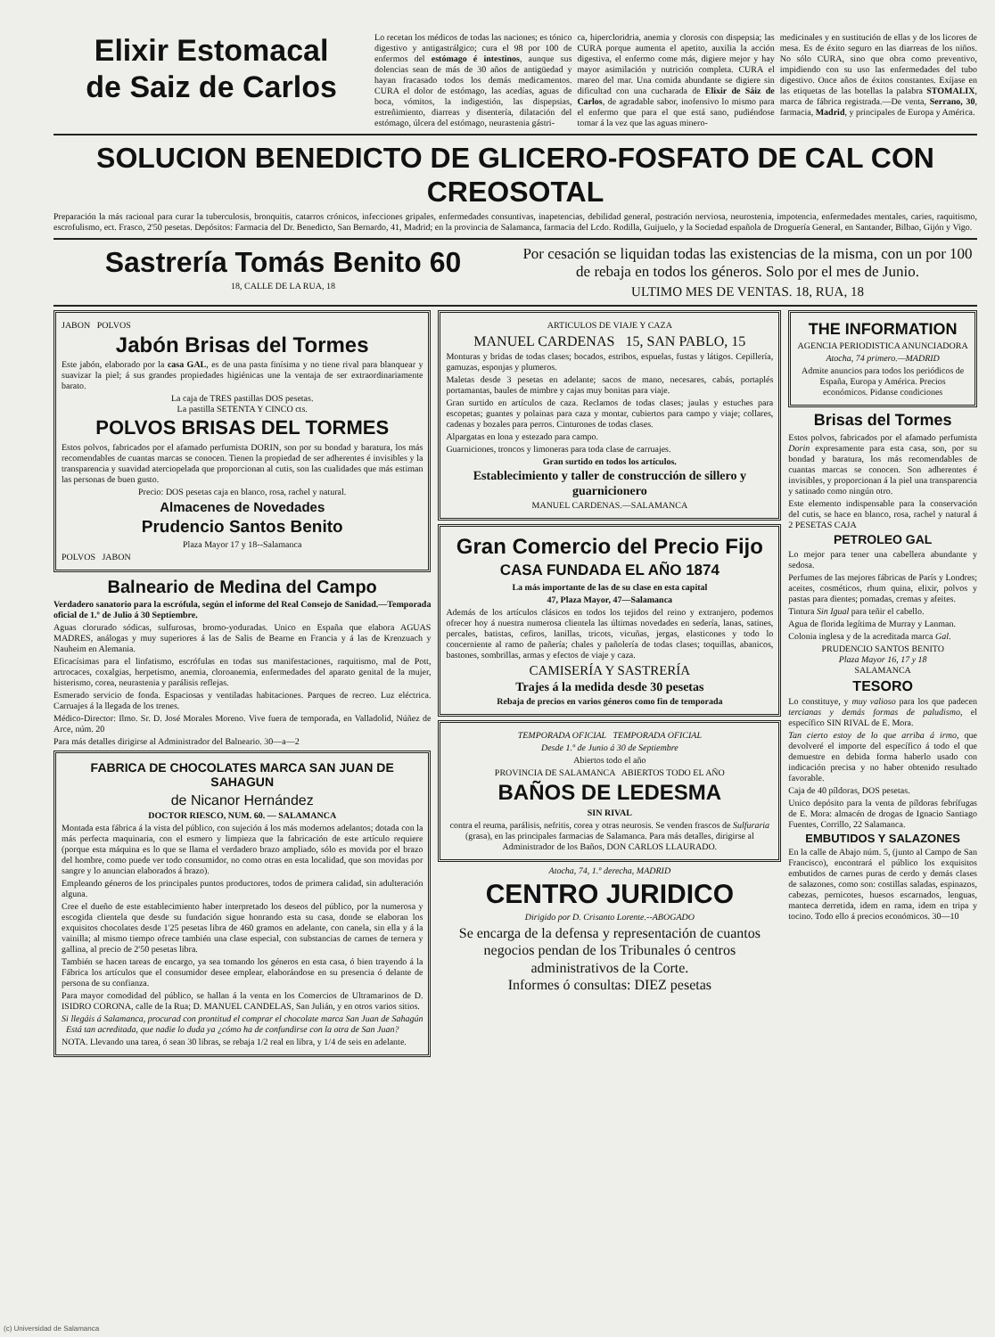Elixir Estomacal
de Saiz de Carlos
Lo recetan los médicos de todas las naciones; es tónico digestivo y antigastrálgico; cura el 98 por 100 de enfermos del estómago é intestinos, aunque sus dolencias sean de más de 30 años de antigüedad y hayan fracasado todos los demás medicamentos. CURA el dolor de estómago, las acedías, aguas de boca, vómitos, la indigestión, las dispepsias, estreñimiento, diarreas y disentería, dilatación del estómago, úlcera del estómago, neurastenia gástri-
ca, hipercloridria, anemia y clorosis con dispepsia; las CURA porque aumenta el apetito, auxilia la acción digestiva, el enfermo come más, digiere mejor y hay mayor asimilación y nutrición completa. CURA el mareo del mar. Una comida abundante se digiere sin dificultad con una cucharada de Elixir de Sáiz de Carlos, de agradable sabor, inofensivo lo mismo para el enfermo que para el que está sano, pudiéndose tomar á la vez que las aguas minero-
medicinales y en sustitución de ellas y de los licores de mesa. Es de éxito seguro en las diarreas de los niños. No sólo CURA, sino que obra como preventivo, impidiendo con su uso las enfermedades del tubo digestivo. Once años de éxitos constantes. Exíjase en las etiquetas de las botellas la palabra STOMALIX, marca de fábrica registrada.—De venta, Serrano, 30, farmacia, Madrid, y principales de Europa y América.
SOLUCION BENEDICTO DE GLICERO-FOSFATO DE CAL CON CREOSOTAL
Preparación la más racional para curar la tuberculosis, bronquitis, catarros crónicos, infecciones gripales, enfermedades consuntivas, inapetencias, debilidad general, postración nerviosa, neurostenia, impotencia, enfermedades mentales, caries, raquitismo, escrofulismo, ect. Frasco, 2'50 pesetas. Depósitos: Farmacia del Dr. Benedicto, San Bernardo, 41, Madrid; en la provincia de Salamanca, farmacia del Lcdo. Rodilla, Guijuelo, y la Sociedad española de Droguería General, en Santander, Bilbao, Gijón y Vigo.
Sastrería Tomás Benito 60
18, CALLE DE LA RUA, 18
Por cesación se liquidan todas las existencias de la misma, con un por 100 de rebaja en todos los géneros. Solo por el mes de Junio.
ULTIMO MES DE VENTAS. 18, RUA, 18
JABON POLVOS
Jabón Brisas del Tormes
Este jabón, elaborado por la casa GAL, es de una pasta finísima y no tiene rival para blanquear y suavizar la piel; á sus grandes propiedades higiénicas une la ventaja de ser extraordinariamente barato.
La caja de TRES pastillas DOS pesetas.
La pastilla SETENTA Y CINCO cts.
POLVOS BRISAS DEL TORMES
Estos polvos, fabricados por el afamado perfumista DORIN, son por su bondad y baratura, los más recomendables de cuantas marcas se conocen. Tienen la propiedad de ser adherentes é invisibles y la transparencia y suavidad aterciopelada que proporcionan al cutis, son las cualidades que más estiman las personas de buen gusto.
Precio: DOS pesetas caja en blanco, rosa, rachel y natural.
Almacenes de Novedades
Prudencio Santos Benito
Plaza Mayor 17 y 18--Salamanca
POLVOS JABON
Balneario de Medina del Campo
Verdadero sanatorio para la escrófula, según el informe del Real Consejo de Sanidad.—Temporada oficial de 1.º de Julio á 30 Septiembre.
Aguas clorurado sódicas, sulfurosas, bromo-yoduradas. Unico en España que elabora AGUAS MADRES, análogas y muy superiores á las de Salis de Bearne en Francia y á las de Krenzuach y Nauheim en Alemania.
Eficacísimas para el linfatismo, escrófulas en todas sus manifestaciones, raquitismo, mal de Pott, artrocaces, coxalgias, herpetismo, anemia, cloroanemia, enfermedades del aparato genital de la mujer, histerismo, corea, neurastenia y parálisis reflejas.
Esmerado servicio de fonda. Espaciosas y ventiladas habitaciones. Parques de recreo. Luz eléctrica. Carruajes á la llegada de los trenes.
Médico-Director: Ilmo. Sr. D. José Morales Moreno. Vive fuera de temporada, en Valladolid, Núñez de Arce, núm. 20
Para más detalles dirigirse al Administrador del Balneario. 30—a—2
FABRICA DE CHOCOLATES MARCA SAN JUAN DE SAHAGUN
de Nicanor Hernández
DOCTOR RIESCO, NUM. 60. — SALAMANCA
Montada esta fábrica á la vista del público, con sujeción á los más modernos adelantos; dotada con la más perfecta maquinaria, con el esmero y limpieza que la fabricación de este artículo requiere (porque esta máquina es lo que se llama el verdadero brazo ampliado, sólo es movida por el brazo del hombre, como puede ver todo consumidor, no como otras en esta localidad, que son movidas por sangre y lo anuncian elaborados á brazo).
Empleando géneros de los principales puntos productores, todos de primera calidad, sin adulteración alguna.
Cree el dueño de este establecimiento haber interpretado los deseos del público, por la numerosa y escogida clientela que desde su fundación sigue honrando esta su casa, donde se elaboran los exquisitos chocolates desde 1'25 pesetas libra de 460 gramos en adelante, con canela, sin ella y á la vainilla; al mismo tiempo ofrece también una clase especial, con substancias de carnes de ternera y gallina, al precio de 2'50 pesetas libra.
También se hacen tareas de encargo, ya sea tomando los géneros en esta casa, ó bien trayendo á la Fábrica los artículos que el consumidor desee emplear, elaborándose en su presencia ó delante de persona de su confianza.
Para mayor comodidad del público, se hallan á la venta en los Comercios de Ultramarinos de D. ISIDRO CORONA, calle de la Rua; D. MANUEL CANDELAS, San Julián, y en otros varios sitios.
Si llegáis á Salamanca, procurad con prontitud el comprar el chocolate marca San Juan de Sahagún Está tan acreditada, que nadie lo duda ya ¿cómo ha de confundirse con la otra de San Juan?
NOTA. Llevando una tarea, ó sean 30 libras, se rebaja 1/2 real en libra, y 1/4 de seis en adelante.
ARTICULOS DE VIAJE Y CAZA
MANUEL CARDENAS 15, SAN PABLO, 15
Monturas y bridas de todas clases; bocados, estribos, espuelas, fustas y látigos. Cepillería, gamuzas, esponjas y plumeros.
Maletas desde 3 pesetas en adelante; sacos de mano, necesares, cabás, portaplés portamantas, baules de mimbre y cajas muy bonitas para viaje.
Gran surtido en artículos de caza. Reclamos de todas clases; jaulas y estuches para escopetas; guantes y polainas para caza y montar, cubiertos para campo y viaje; collares, cadenas y bozales para perros. Cinturones de todas clases.
Alpargatas en lona y estezado para campo.
Guarniciones, troncos y limoneras para toda clase de carruajes.
Gran surtido en todos los artículos.
Establecimiento y taller de construcción de sillero y guarnicionero
MANUEL CARDENAS.—SALAMANCA
Gran Comercio del Precio Fijo
CASA FUNDADA EL AÑO 1874
La más importante de las de su clase en esta capital
47, Plaza Mayor, 47—Salamanca
Además de los artículos clásicos en todos los tejidos del reino y extranjero, podemos ofrecer hoy á nuestra numerosa clientela las últimas novedades en sedería, lanas, satines, percales, batistas, cefiros, lanillas, tricots, vicuñas, jergas, elasticones y todo lo concerniente al ramo de pañería; chales y pañolería de todas clases; toquillas, abanicos, bastones, sombrillas, armas y efectos de viaje y caza.
CAMISERÍA Y SASTRERÍA
Trajes á la medida desde 30 pesetas
Rebaja de precios en varios géneros como fin de temporada
TEMPORADA OFICIAL TEMPORADA OFICIAL
Desde 1.º de Junio á 30 de Septiembre
Abiertos todo el año
PROVINCIA DE SALAMANCA ABIERTOS TODO EL AÑO
BAÑOS DE LEDESMA
SIN RIVAL
contra el reuma, parálisis, nefritis, corea y otras neurosis. Se venden frascos de Sulfuraria (grasa), en las principales farmacias de Salamanca. Para más detalles, dirigirse al Administrador de los Baños, DON CARLOS LLAURADO.
Atocha, 74, 1.º derecha, MADRID
CENTRO JURIDICO
Dirigido por D. Crisanto Lorente.--ABOGADO
Se encarga de la defensa y representación de cuantos negocios pendan de los Tribunales ó centros administrativos de la Corte.
Informes ó consultas: DIEZ pesetas
THE INFORMATION
AGENCIA PERIODISTICA ANUNCIADORA
Atocha, 74 primero.—MADRID
Admite anuncios para todos los periódicos de España, Europa y América. Precios económicos. Pidanse condiciones
Brisas del Tormes
Estos polvos, fabricados por el afamado perfumista Dorin expresamente para esta casa, son, por su bondad y baratura, los más recomendables de cuantas marcas se conocen. Son adherentes é invisibles, y proporcionan á la piel una transparencia y satinado como ningún otro.
Este elemento indispensable para la conservación del cutis, se hace en blanco, rosa, rachel y natural á 2 PESETAS CAJA
PETROLEO GAL
Lo mejor para tener una cabellera abundante y sedosa.
Perfumes de las mejores fábricas de París y Londres; aceites, cosméticos, rhum quina, elixir, polvos y pastas para dientes; pomadas, cremas y afeites.
Tintura Sin Igual para teñir el cabello.
Agua de florida legítima de Murray y Lanman.
Colonia inglesa y de la acreditada marca Gal.
PRUDENCIO SANTOS BENITO
Plaza Mayor 16, 17 y 18
SALAMANCA
TESORO
Lo constituye, y muy valioso para los que padecen tercianas y demás formas de paludismo, el específico SIN RIVAL de E. Mora.
Tan cierto estoy de lo que arriba á irmo, que devolveré el importe del específico á todo el que demuestre en debida forma haberlo usado con indicación precisa y no haber obtenido resultado favorable.
Caja de 40 píldoras, DOS pesetas.
Unico depósito para la venta de píldoras febrífugas de E. Mora: almacén de drogas de Ignacio Santiago Fuentes, Corrillo, 22 Salamanca.
EMBUTIDOS Y SALAZONES
En la calle de Abajo núm. 5, (junto al Campo de San Francisco), encontrará el público los exquisitos embutidos de carnes puras de cerdo y demás clases de salazones, como son: costillas saladas, espinazos, cabezas, pernicotes, huesos escarnados, lenguas, manteca derretida, idem en rama, idem en tripa y tocino. Todo ello á precios económicos. 30—10
(c) Universidad de Salamanca